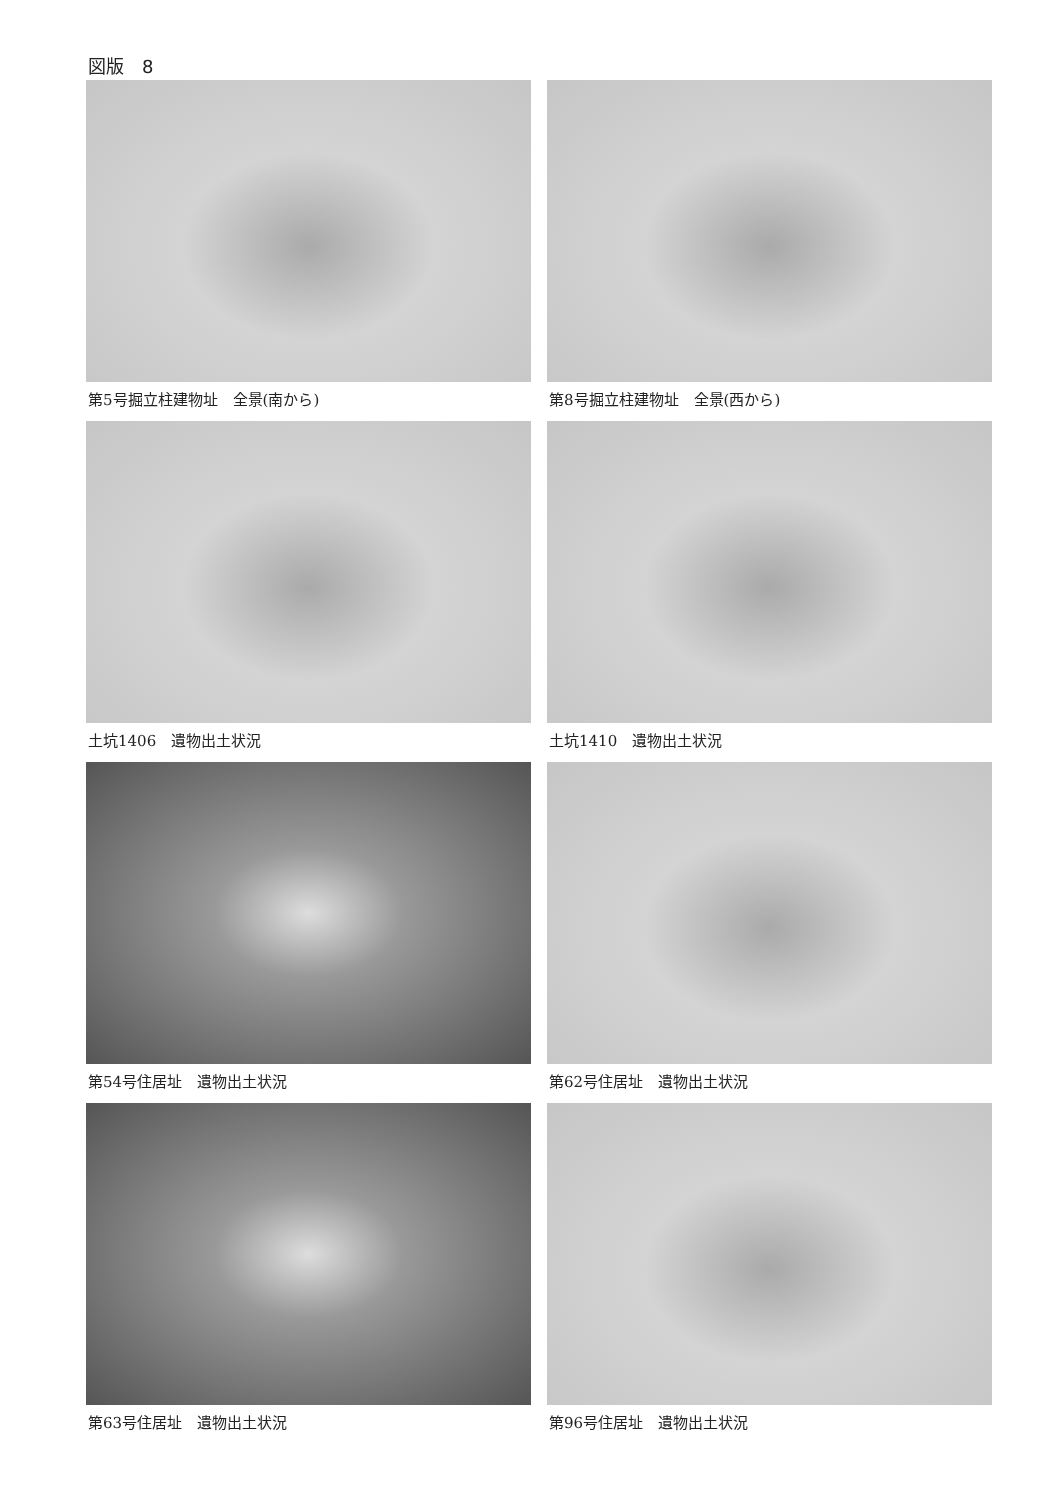図版　8
第5号掘立柱建物址　全景(南から)
第8号掘立柱建物址　全景(西から)
土坑1406　遺物出土状況
土坑1410　遺物出土状況
第54号住居址　遺物出土状況
第62号住居址　遺物出土状況
第63号住居址　遺物出土状況
第96号住居址　遺物出土状況